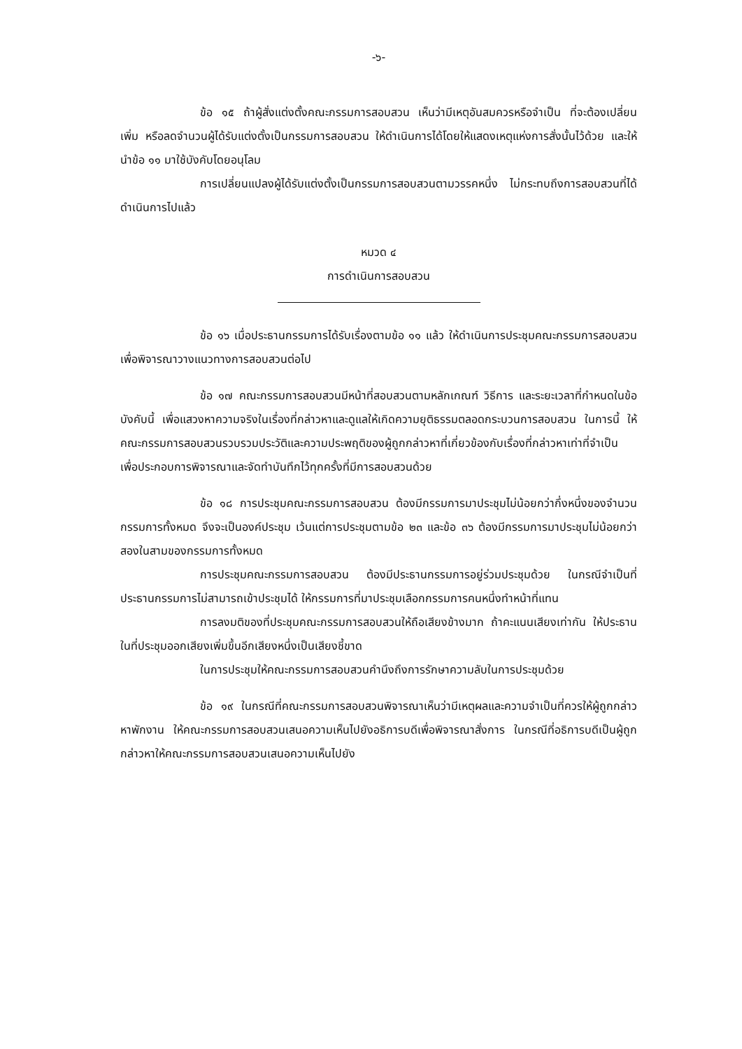-๖-
ข้อ ๑๕ ถ้าผู้สั่งแต่งตั้งคณะกรรมการสอบสวน เห็นว่ามีเหตุอันสมควรหรือจำเป็น ที่จะต้องเปลี่ยน เพิ่ม หรือลดจำนวนผู้ได้รับแต่งตั้งเป็นกรรมการสอบสวน ให้ดำเนินการได้โดยให้แสดงเหตุแห่งการสั่งนั้นไว้ด้วย และให้นำข้อ ๑๑ มาใช้บังคับโดยอนุโลม
การเปลี่ยนแปลงผู้ได้รับแต่งตั้งเป็นกรรมการสอบสวนตามวรรคหนึ่ง ไม่กระทบถึงการสอบสวนที่ได้ดำเนินการไปแล้ว
หมวด ๔
การดำเนินการสอบสวน
ข้อ ๑๖ เมื่อประธานกรรมการได้รับเรื่องตามข้อ ๑๑ แล้ว ให้ดำเนินการประชุมคณะกรรมการสอบสวนเพื่อพิจารณาวางแนวทางการสอบสวนต่อไป
ข้อ ๑๗ คณะกรรมการสอบสวนมีหน้าที่สอบสวนตามหลักเกณฑ์ วิธีการ และระยะเวลาที่กำหนดในข้อบังคับนี้ เพื่อแสวงหาความจริงในเรื่องที่กล่าวหาและดูแลให้เกิดความยุติธรรมตลอดกระบวนการสอบสวน ในการนี้ ให้คณะกรรมการสอบสวนรวบรวมประวัติและความประพฤติของผู้ถูกกล่าวหาที่เกี่ยวข้องกับเรื่องที่กล่าวหาเท่าที่จำเป็น เพื่อประกอบการพิจารณาและจัดทำบันทึกไว้ทุกครั้งที่มีการสอบสวนด้วย
ข้อ ๑๘ การประชุมคณะกรรมการสอบสวน ต้องมีกรรมการมาประชุมไม่น้อยกว่ากึ่งหนึ่งของจำนวนกรรมการทั้งหมด จึงจะเป็นองค์ประชุม เว้นแต่การประชุมตามข้อ ๒๓ และข้อ ๓๖ ต้องมีกรรมการมาประชุมไม่น้อยกว่าสองในสามของกรรมการทั้งหมด
การประชุมคณะกรรมการสอบสวน ต้องมีประธานกรรมการอยู่ร่วมประชุมด้วย ในกรณีจำเป็นที่ประธานกรรมการไม่สามารถเข้าประชุมได้ ให้กรรมการที่มาประชุมเลือกกรรมการคนหนึ่งทำหน้าที่แทน
การลงมติของที่ประชุมคณะกรรมการสอบสวนให้ถือเสียงข้างมาก ถ้าคะแนนเสียงเท่ากัน ให้ประธานในที่ประชุมออกเสียงเพิ่มขึ้นอีกเสียงหนึ่งเป็นเสียงชี้ขาด
ในการประชุมให้คณะกรรมการสอบสวนคำนึงถึงการรักษาความลับในการประชุมด้วย
ข้อ ๑๙ ในกรณีที่คณะกรรมการสอบสวนพิจารณาเห็นว่ามีเหตุผลและความจำเป็นที่ควรให้ผู้ถูกกล่าวหาพักงาน ให้คณะกรรมการสอบสวนเสนอความเห็นไปยังอธิการบดีเพื่อพิจารณาสั่งการ ในกรณีที่อธิการบดีเป็นผู้ถูกกล่าวหาให้คณะกรรมการสอบสวนเสนอความเห็นไปยัง